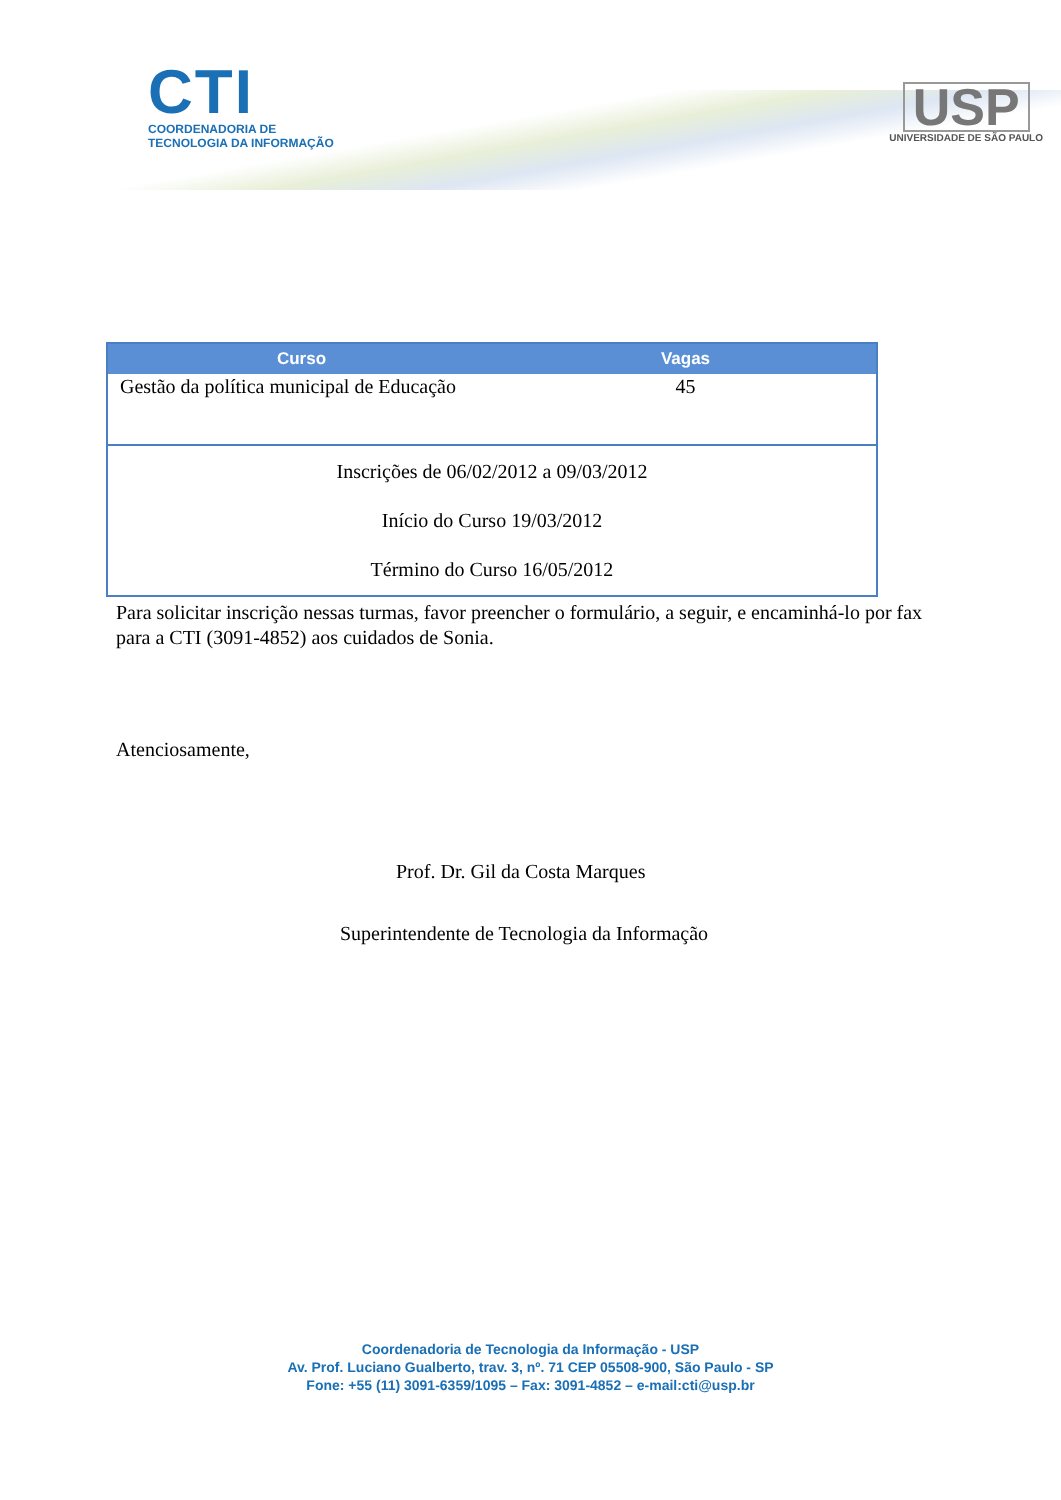CTI
COORDENADORIA DE
TECNOLOGIA DA INFORMAÇÃO
USP
UNIVERSIDADE DE SÃO PAULO
| Curso | Vagas |
| --- | --- |
| Gestão da política municipal de Educação | 45 |
| Inscrições de 06/02/2012 a 09/03/2012 Início do Curso 19/03/2012 Término do Curso 16/05/2012 | |
Para solicitar inscrição nessas turmas, favor preencher o formulário, a seguir, e encaminhá-lo por fax para a CTI (3091-4852) aos cuidados de Sonia.
Atenciosamente,
Prof. Dr. Gil da Costa Marques
Superintendente de Tecnologia da Informação
Coordenadoria de Tecnologia da Informação - USP
Av. Prof. Luciano Gualberto, trav. 3, nº. 71 CEP 05508-900, São Paulo - SP
Fone: +55 (11) 3091-6359/1095 – Fax: 3091-4852 – e-mail:cti@usp.br